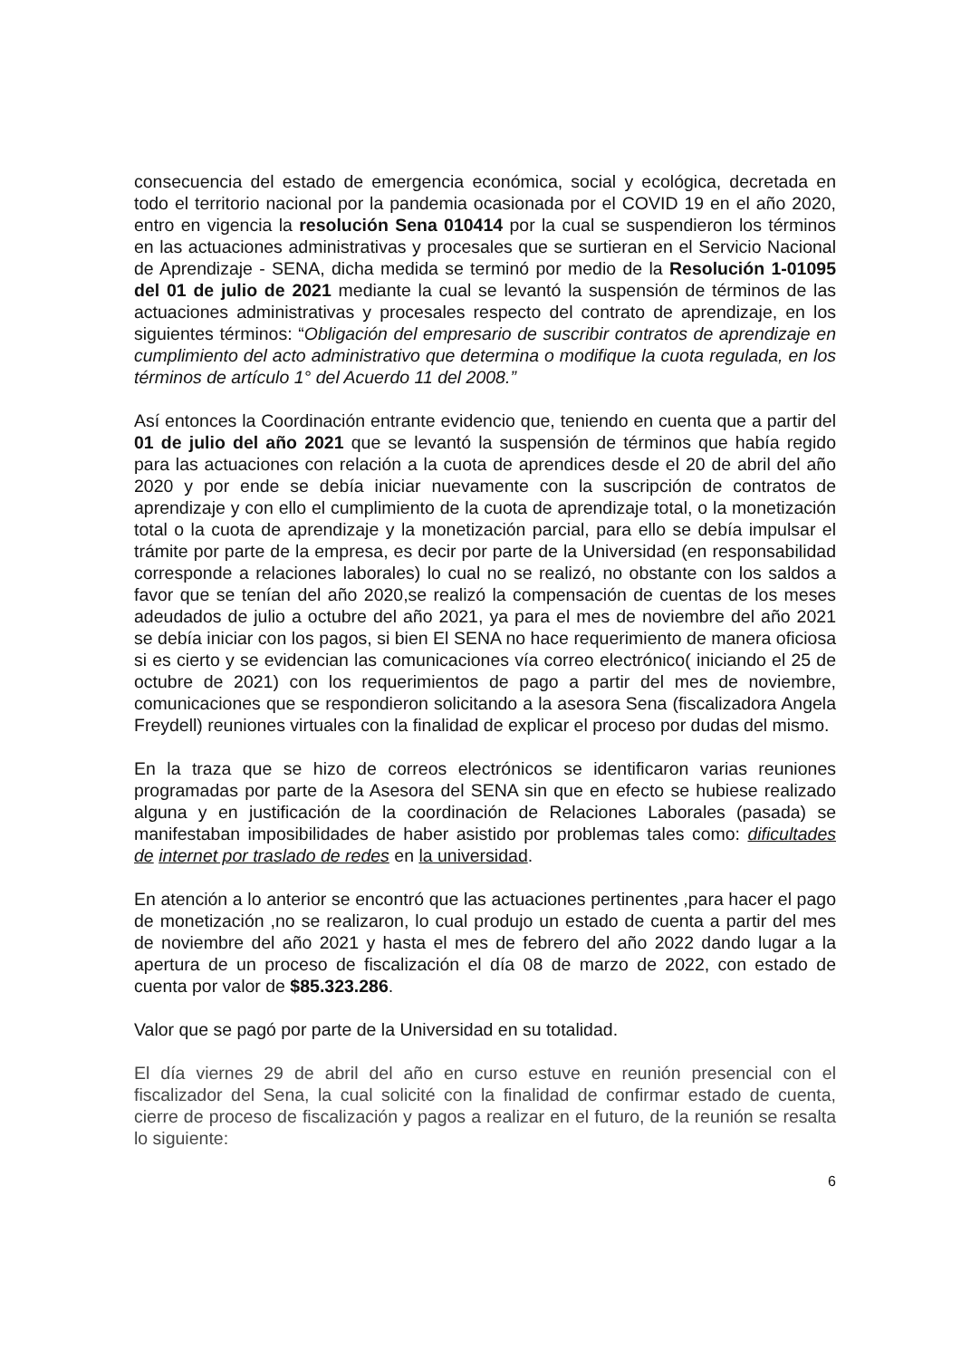consecuencia del estado de emergencia económica, social y ecológica, decretada en todo el territorio nacional por la pandemia ocasionada por el COVID 19 en el año 2020, entro en vigencia la resolución Sena 010414 por la cual se suspendieron los términos en las actuaciones administrativas y procesales que se surtieran en el Servicio Nacional de Aprendizaje - SENA, dicha medida se terminó por medio de la Resolución 1-01095 del 01 de julio de 2021 mediante la cual se levantó la suspensión de términos de las actuaciones administrativas y procesales respecto del contrato de aprendizaje, en los siguientes términos: “Obligación del empresario de suscribir contratos de aprendizaje en cumplimiento del acto administrativo que determina o modifique la cuota regulada, en los términos de artículo 1° del Acuerdo 11 del 2008.”
Así entonces la Coordinación entrante evidencio que, teniendo en cuenta que a partir del 01 de julio del año 2021 que se levantó la suspensión de términos que había regido para las actuaciones con relación a la cuota de aprendices desde el 20 de abril del año 2020 y por ende se debía iniciar nuevamente con la suscripción de contratos de aprendizaje y con ello el cumplimiento de la cuota de aprendizaje total, o la monetización total o la cuota de aprendizaje y la monetización parcial, para ello se debía impulsar el trámite por parte de la empresa, es decir por parte de la Universidad (en responsabilidad corresponde a relaciones laborales) lo cual no se realizó, no obstante con los saldos a favor que se tenían del año 2020,se realizó la compensación de cuentas de los meses adeudados de julio a octubre del año 2021, ya para el mes de noviembre del año 2021 se debía iniciar con los pagos, si bien El SENA no hace requerimiento de manera oficiosa si es cierto y se evidencian las comunicaciones vía correo electrónico( iniciando el 25 de octubre de 2021) con los requerimientos de pago a partir del mes de noviembre, comunicaciones que se respondieron solicitando a la asesora Sena (fiscalizadora Angela Freydell) reuniones virtuales con la finalidad de explicar el proceso por dudas del mismo.
En la traza que se hizo de correos electrónicos se identificaron varias reuniones programadas por parte de la Asesora del SENA sin que en efecto se hubiese realizado alguna y en justificación de la coordinación de Relaciones Laborales (pasada) se manifestaban imposibilidades de haber asistido por problemas tales como: dificultades de internet por traslado de redes en la universidad.
En atención a lo anterior se encontró que las actuaciones pertinentes ,para hacer el pago de monetización ,no se realizaron, lo cual produjo un estado de cuenta a partir del mes de noviembre del año 2021 y hasta el mes de febrero del año 2022 dando lugar a la apertura de un proceso de fiscalización el día 08 de marzo de 2022, con estado de cuenta por valor de $85.323.286.
Valor que se pagó por parte de la Universidad en su totalidad.
El día viernes 29 de abril del año en curso estuve en reunión presencial con el fiscalizador del Sena, la cual solicité con la finalidad de confirmar estado de cuenta, cierre de proceso de fiscalización y pagos a realizar en el futuro, de la reunión se resalta lo siguiente:
6